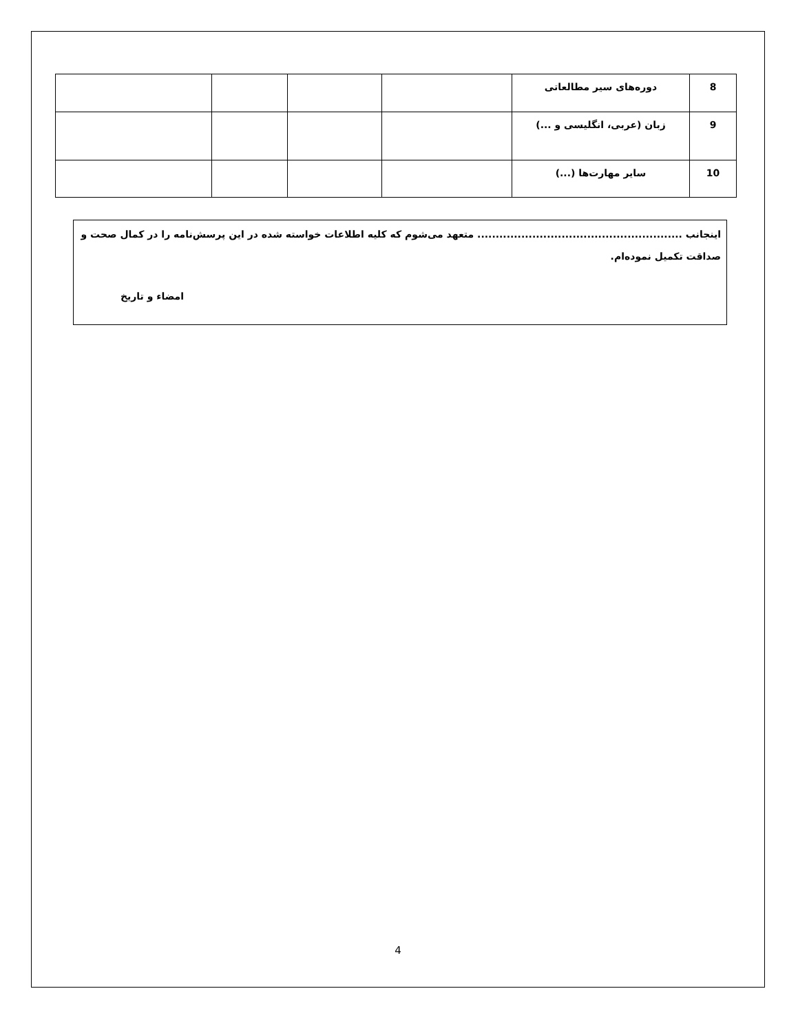| 8 | دوره‌های سیر مطالعاتی | | | | |
| 9 | زبان (عربی، انگلیسی و ...) | | | | |
| 10 | سایر مهارت‌ها (...) | | | | |
اینجانب ........................................................ متعهد می‌شوم که کلیه اطلاعات خواسته شده در این پرسش‌نامه را در کمال صحت و صداقت تکمیل نموده‌ام.
امضاء و تاریخ
4